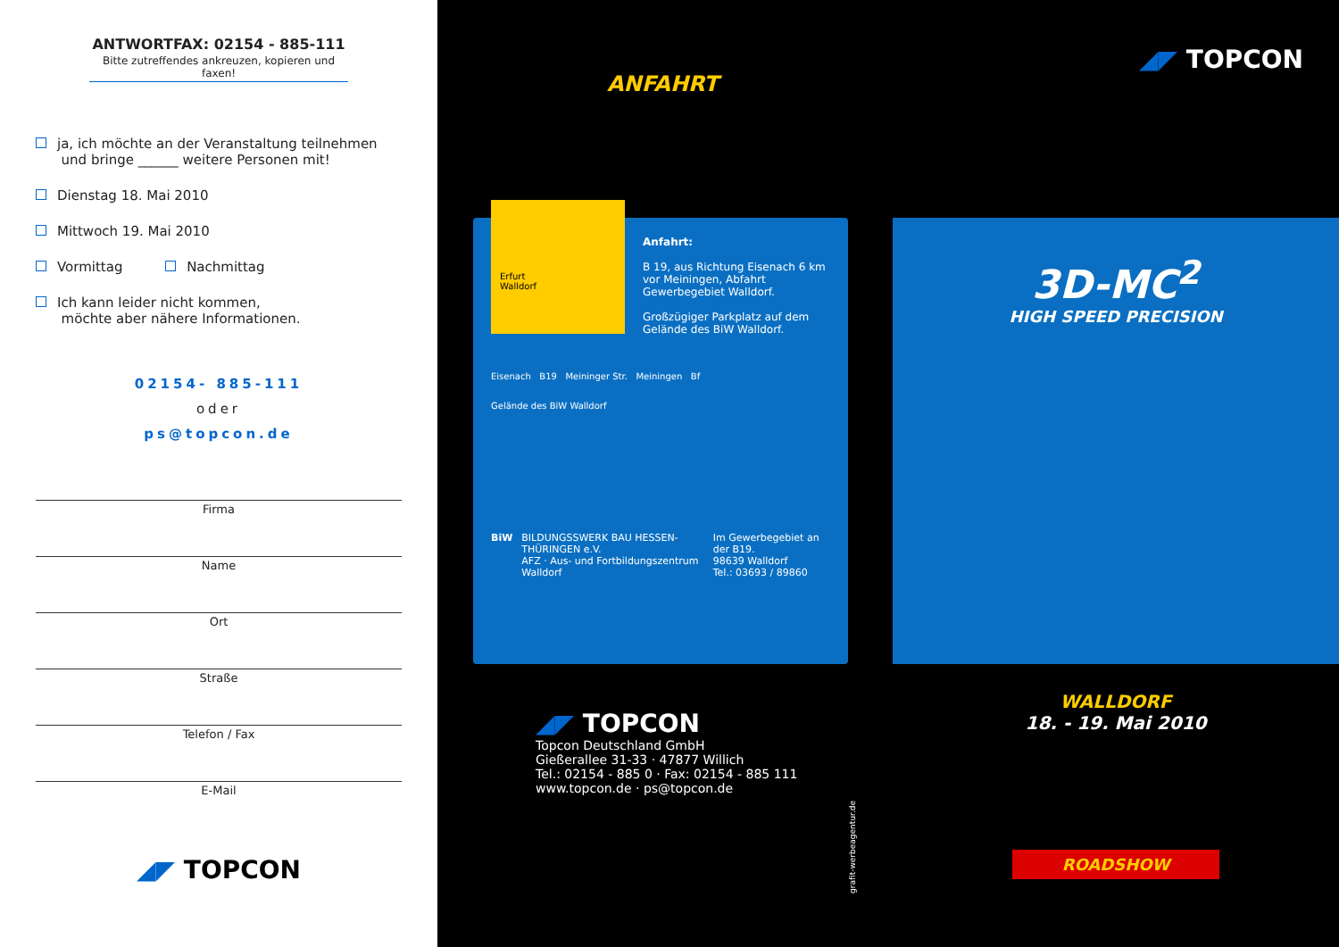ANTWORTFAX: 02154 - 885-111
Bitte zutreffendes ankreuzen, kopieren und faxen!
ja, ich möchte an der Veranstaltung teilnehmen
und bringe ______ weitere Personen mit!
Dienstag 18. Mai 2010
Mittwoch 19. Mai 2010
Vormittag Nachmittag
Ich kann leider nicht kommen,
möchte aber nähere Informationen.
02154- 885-111
oder
ps@topcon.de
Firma
Name
Ort
Straße
Telefon / Fax
E-Mail
◢◤ TOPCON
ANFAHRT
Erfurt
Walldorf
Anfahrt:
B 19, aus Richtung Eisenach 6 km vor Meiningen, Abfahrt Gewerbegebiet Walldorf.
Großzügiger Parkplatz auf dem Gelände des BiW Walldorf.
Eisenach B19 Meininger Str. Meiningen Bf
Gelände des BiW Walldorf
BiW BILDUNGSSWERK BAU HESSEN-THÜRINGEN e.V.
AFZ · Aus- und Fortbildungszentrum Walldorf
Im Gewerbegebiet an der B19.
98639 Walldorf
Tel.: 03693 / 89860
◢◤ TOPCON
Topcon Deutschland GmbH
Gießerallee 31-33 · 47877 Willich
Tel.: 02154 - 885 0 · Fax: 02154 - 885 111
www.topcon.de · ps@topcon.de
grafit-werbeagentur.de
◢◤ TOPCON
3D-MC<sup>2</sup>
HIGH SPEED PRECISION
WALLDORF
18. - 19. Mai 2010
ROADSHOW